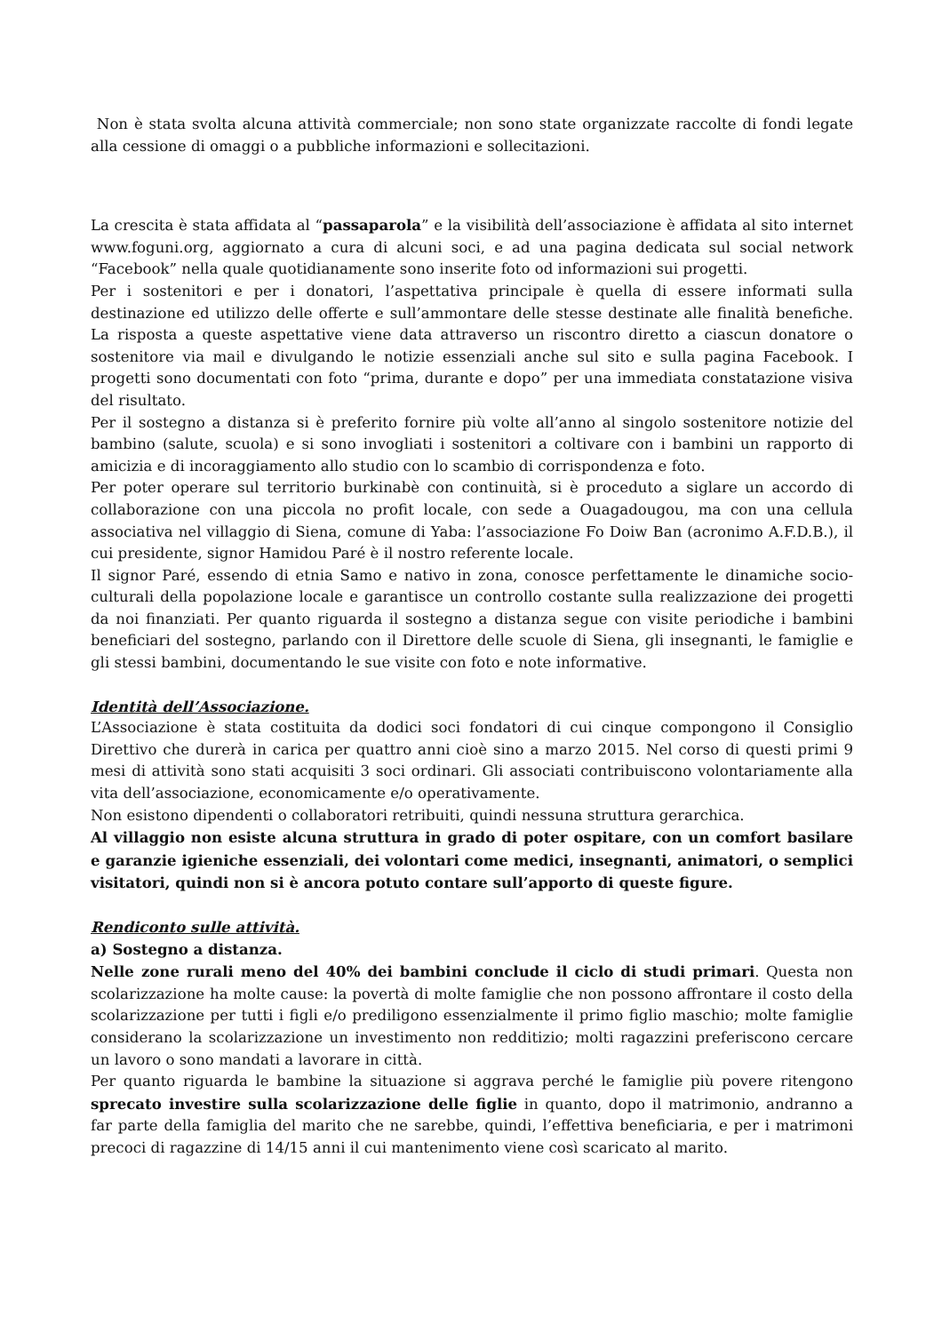Non è stata svolta alcuna attività commerciale; non sono state organizzate raccolte di fondi legate alla cessione di omaggi o a pubbliche informazioni e sollecitazioni.
La crescita è stata affidata al “passaparola” e la visibilità dell’associazione è affidata al sito internet www.foguni.org, aggiornato a cura di alcuni soci, e ad una pagina dedicata sul social network “Facebook” nella quale quotidianamente sono inserite foto od informazioni sui progetti.
Per i sostenitori e per i donatori, l’aspettativa principale è quella di essere informati sulla destinazione ed utilizzo delle offerte e sull’ammontare delle stesse destinate alle finalità benefiche. La risposta a queste aspettative viene data attraverso un riscontro diretto a ciascun donatore o sostenitore via mail e divulgando le notizie essenziali anche sul sito e sulla pagina Facebook. I progetti sono documentati con foto “prima, durante e dopo” per una immediata constatazione visiva del risultato.
Per il sostegno a distanza si è preferito fornire più volte all’anno al singolo sostenitore notizie del bambino (salute, scuola) e si sono invogliati i sostenitori a coltivare con i bambini un rapporto di amicizia e di incoraggiamento allo studio con lo scambio di corrispondenza e foto.
Per poter operare sul territorio burkinabè con continuità, si è proceduto a siglare un accordo di collaborazione con una piccola no profit locale, con sede a Ouagadougou, ma con una cellula associativa nel villaggio di Siena, comune di Yaba: l’associazione Fo Doiw Ban (acronimo A.F.D.B.), il cui presidente, signor Hamidou Paré è il nostro referente locale.
Il signor Paré, essendo di etnia Samo e nativo in zona, conosce perfettamente le dinamiche socio-culturali della popolazione locale e garantisce un controllo costante sulla realizzazione dei progetti da noi finanziati. Per quanto riguarda il sostegno a distanza segue con visite periodiche i bambini beneficiari del sostegno, parlando con il Direttore delle scuole di Siena, gli insegnanti, le famiglie e gli stessi bambini, documentando le sue visite con foto e note informative.
Identità dell’Associazione.
L’Associazione è stata costituita da dodici soci fondatori di cui cinque compongono il Consiglio Direttivo che durerà in carica per quattro anni cioè sino a marzo 2015. Nel corso di questi primi 9 mesi di attività sono stati acquisiti 3 soci ordinari. Gli associati contribuiscono volontariamente alla vita dell’associazione, economicamente e/o operativamente.
Non esistono dipendenti o collaboratori retribuiti, quindi nessuna struttura gerarchica.
Al villaggio non esiste alcuna struttura in grado di poter ospitare, con un comfort basilare e garanzie igieniche essenziali, dei volontari come medici, insegnanti, animatori, o semplici visitatori, quindi non si è ancora potuto contare sull’apporto di queste figure.
Rendiconto sulle attività.
a) Sostegno a distanza.
Nelle zone rurali meno del 40% dei bambini conclude il ciclo di studi primari. Questa non scolarizzazione ha molte cause: la povertà di molte famiglie che non possono affrontare il costo della scolarizzazione per tutti i figli e/o prediligono essenzialmente il primo figlio maschio; molte famiglie considerano la scolarizzazione un investimento non redditizio; molti ragazzini preferiscono cercare un lavoro o sono mandati a lavorare in città.
Per quanto riguarda le bambine la situazione si aggrava perché le famiglie più povere ritengono sprecato investire sulla scolarizzazione delle figlie in quanto, dopo il matrimonio, andranno a far parte della famiglia del marito che ne sarebbe, quindi, l’effettiva beneficiaria, e per i matrimoni precoci di ragazzine di 14/15 anni il cui mantenimento viene così scaricato al marito.